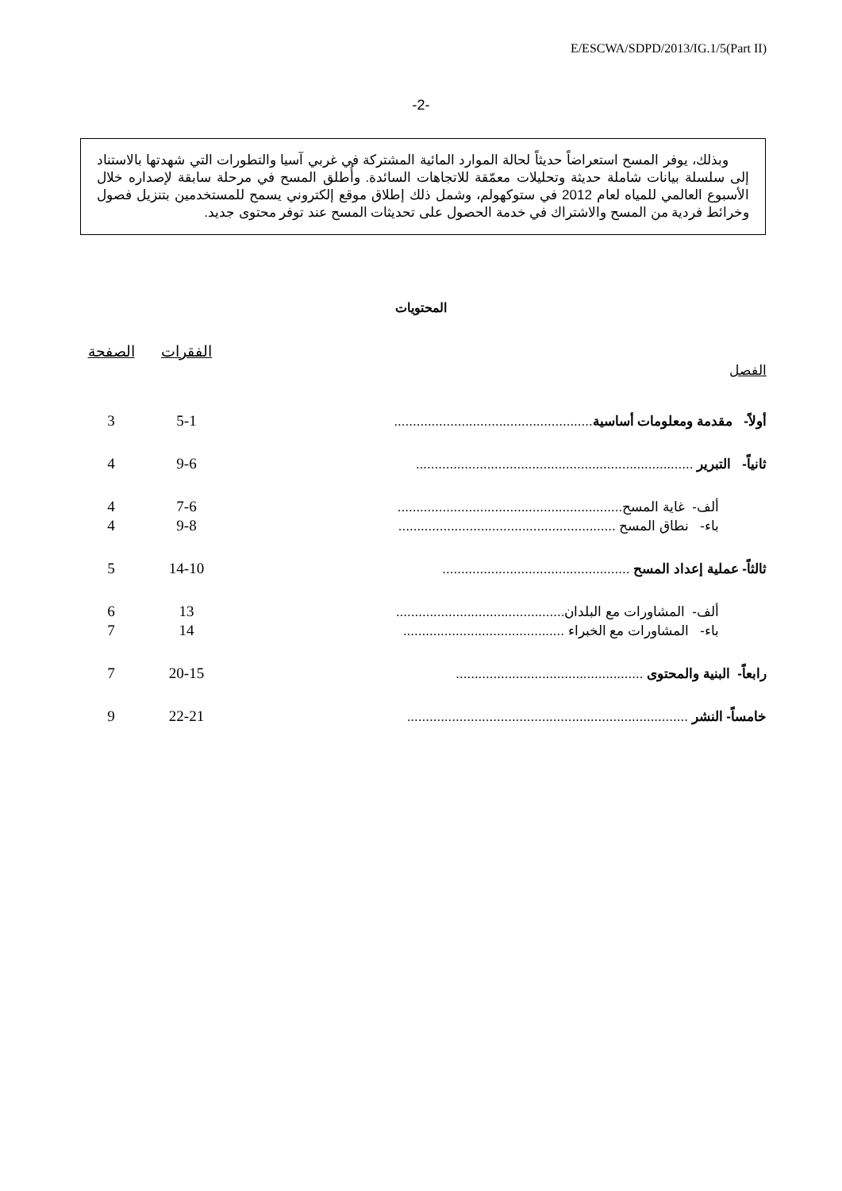E/ESCWA/SDPD/2013/IG.1/5(Part II)
-2-
وبذلك، يوفر المسح استعراضاً حديثاً لحالة الموارد المائية المشتركة في غربي آسيا والتطورات التي شهدتها بالاستناد إلى سلسلة بيانات شاملة حديثة وتحليلات معمّقة للاتجاهات السائدة. وأُطلق المسح في مرحلة سابقة لإصداره خلال الأسبوع العالمي للمياه لعام 2012 في ستوكهولم، وشمل ذلك إطلاق موقع إلكتروني يسمح للمستخدمين بتنزيل فصول وخرائط فردية من المسح والاشتراك في خدمة الحصول على تحديثات المسح عند توفر محتوى جديد.
المحتويات
| | الفقرات | الصفحة |
| الفصل | | |
| أولاً- مقدمة ومعلومات أساسية ..................................................... | 5-1 | 3 |
| ثانياً- التبرير .......................................................................... | 9-6 | 4 |
| ألف- غاية المسح............................................................ | 7-6 | 4 |
| باء- نطاق المسح .......................................................... | 9-8 | 4 |
| ثالثاً- عملية إعداد المسح .................................................. | 14-10 | 5 |
| ألف- المشاورات مع البلدان............................................. | 13 | 6 |
| باء- المشاورات مع الخبراء ........................................... | 14 | 7 |
| رابعاً- البنية والمحتوى .................................................. | 20-15 | 7 |
| خامساً- النشر ........................................................................... | 22-21 | 9 |